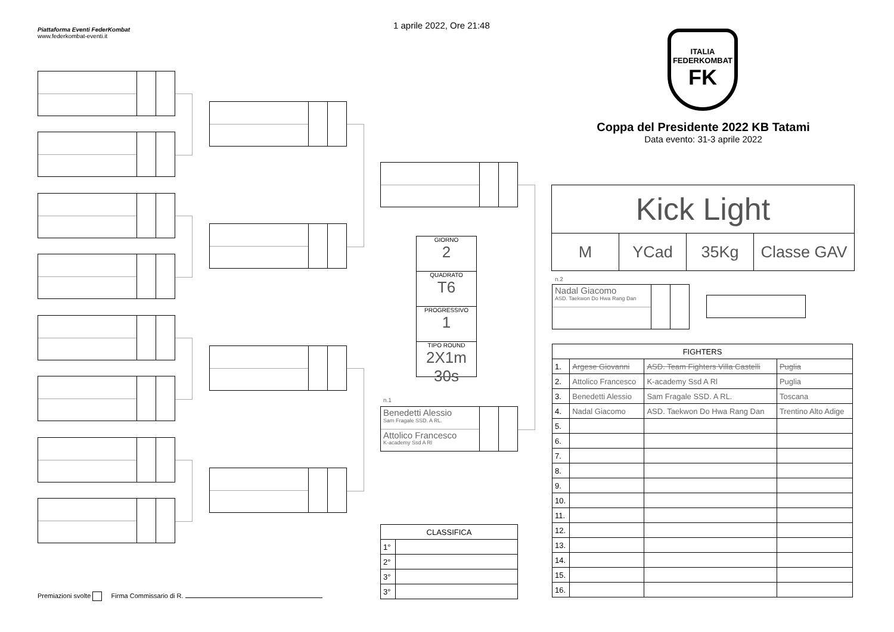Piattaforma Eventi FederKombat
www.federkombat-eventi.it
1 aprile 2022, Ore 21:48
ITALIA
FEDERKOMBAT
FK
Coppa del Presidente 2022 KB Tatami
Data evento: 31-3 aprile 2022
n.1
Benedetti Alessio
Sam Fragale SSD. A RL.
Attolico Francesco
K-academy Ssd A Rl
n.2
Nadal Giacomo
ASD. Taekwon Do Hwa Rang Dan
GIORNO
2
QUADRATO
T6
PROGRESSIVO
1
TIPO ROUND
2X1m 30s
Kick Light
M YCad 35Kg Classe GAV
| FIGHTERS | | | |
| --- | --- | --- | --- |
| 1. | Argese Giovanni | ASD. Team Fighters Villa Castelli | Puglia |
| 2. | Attolico Francesco | K-academy Ssd A Rl | Puglia |
| 3. | Benedetti Alessio | Sam Fragale SSD. A RL. | Toscana |
| 4. | Nadal Giacomo | ASD. Taekwon Do Hwa Rang Dan | Trentino Alto Adige |
| 5. | | | |
| 6. | | | |
| 7. | | | |
| 8. | | | |
| 9. | | | |
| 10. | | | |
| 11. | | | |
| 12. | | | |
| 13. | | | |
| 14. | | | |
| 15. | | | |
| 16. | | | |
| CLASSIFICA | |
| --- | --- |
| 1° | |
| 2° | |
| 3° | |
| 3° | |
Premiazioni svolte Firma Commissario di R.